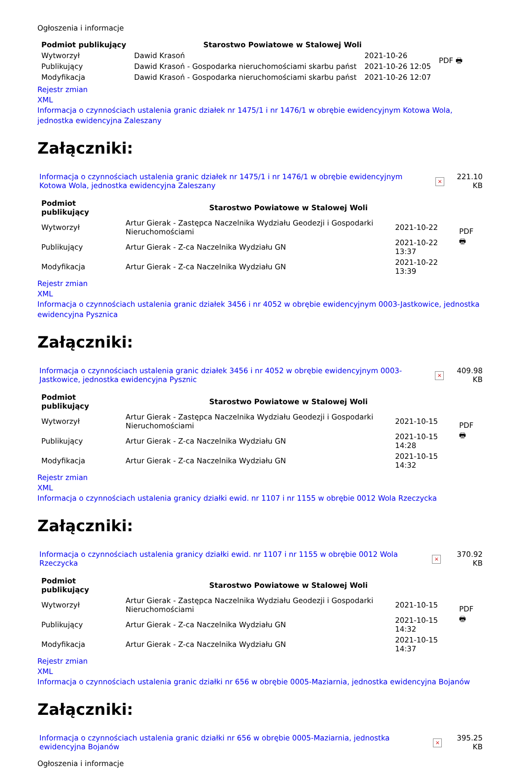Ogłoszenia i informacje
| Podmiot publikujący | Starostwo Powiatowe w Stalowej Woli | | PDF 🖶 |
| Wytworzył | Dawid Krasoń | 2021-10-26 | |
| Publikujący | Dawid Krasoń - Gospodarka nieruchomościami skarbu państ | 2021-10-26 12:05 | |
| Modyfikacja | Dawid Krasoń - Gospodarka nieruchomościami skarbu państ | 2021-10-26 12:07 | |
Rejestr zmian
XML
Informacja o czynnościach ustalenia granic działek nr 1475/1 i nr 1476/1 w obrębie ewidencyjnym Kotowa Wola, jednostka ewidencyjna Zaleszany
Załączniki:
| Informacja o czynnościach ustalenia granic działek nr 1475/1 i nr 1476/1 w obrębie ewidencyjnym Kotowa Wola, jednostka ewidencyjna Zaleszany | × | 221.10 KB |
| Podmiot publikujący | Starostwo Powiatowe w Stalowej Woli | | PDF 🖶 |
| Wytworzył | Artur Gierak - Zastępca Naczelnika Wydziału Geodezji i Gospodarki Nieruchomościami | 2021-10-22 | |
| Publikujący | Artur Gierak - Z-ca Naczelnika Wydziału GN | 2021-10-22 13:37 | |
| Modyfikacja | Artur Gierak - Z-ca Naczelnika Wydziału GN | 2021-10-22 13:39 | |
Rejestr zmian
XML
Informacja o czynnościach ustalenia granic działek 3456 i nr 4052 w obrębie ewidencyjnym 0003-Jastkowice, jednostka ewidencyjna Pysznica
Załączniki:
| Informacja o czynnościach ustalenia granic działek 3456 i nr 4052 w obrębie ewidencyjnym 0003-Jastkowice, jednostka ewidencyjna Pysznic | × | 409.98 KB |
| Podmiot publikujący | Starostwo Powiatowe w Stalowej Woli | | PDF 🖶 |
| Wytworzył | Artur Gierak - Zastępca Naczelnika Wydziału Geodezji i Gospodarki Nieruchomościami | 2021-10-15 | |
| Publikujący | Artur Gierak - Z-ca Naczelnika Wydziału GN | 2021-10-15 14:28 | |
| Modyfikacja | Artur Gierak - Z-ca Naczelnika Wydziału GN | 2021-10-15 14:32 | |
Rejestr zmian
XML
Informacja o czynnościach ustalenia granicy działki ewid. nr 1107 i nr 1155 w obrębie 0012 Wola Rzeczycka
Załączniki:
| Informacja o czynnościach ustalenia granicy działki ewid. nr 1107 i nr 1155 w obrębie 0012 Wola Rzeczycka | × | 370.92 KB |
| Podmiot publikujący | Starostwo Powiatowe w Stalowej Woli | | PDF 🖶 |
| Wytworzył | Artur Gierak - Zastępca Naczelnika Wydziału Geodezji i Gospodarki Nieruchomościami | 2021-10-15 | |
| Publikujący | Artur Gierak - Z-ca Naczelnika Wydziału GN | 2021-10-15 14:32 | |
| Modyfikacja | Artur Gierak - Z-ca Naczelnika Wydziału GN | 2021-10-15 14:37 | |
Rejestr zmian
XML
Informacja o czynnościach ustalenia granic działki nr 656 w obrębie 0005-Maziarnia, jednostka ewidencyjna Bojanów
Załączniki:
| Informacja o czynnościach ustalenia granic działki nr 656 w obrębie 0005-Maziarnia, jednostka ewidencyjna Bojanów | × | 395.25 KB |
Ogłoszenia i informacje